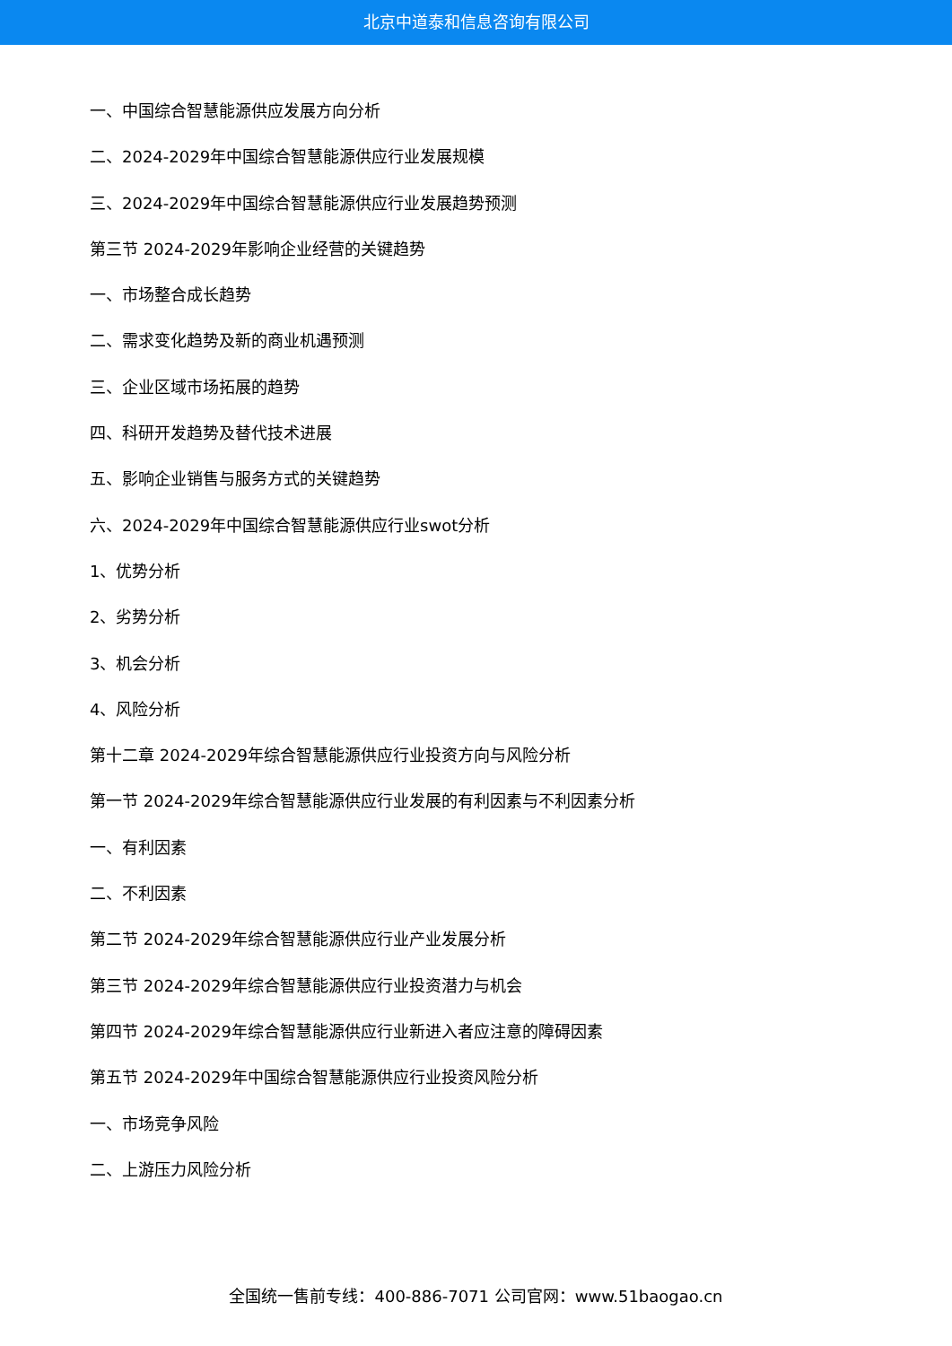北京中道泰和信息咨询有限公司
一、中国综合智慧能源供应发展方向分析
二、2024-2029年中国综合智慧能源供应行业发展规模
三、2024-2029年中国综合智慧能源供应行业发展趋势预测
第三节 2024-2029年影响企业经营的关键趋势
一、市场整合成长趋势
二、需求变化趋势及新的商业机遇预测
三、企业区域市场拓展的趋势
四、科研开发趋势及替代技术进展
五、影响企业销售与服务方式的关键趋势
六、2024-2029年中国综合智慧能源供应行业swot分析
1、优势分析
2、劣势分析
3、机会分析
4、风险分析
第十二章 2024-2029年综合智慧能源供应行业投资方向与风险分析
第一节 2024-2029年综合智慧能源供应行业发展的有利因素与不利因素分析
一、有利因素
二、不利因素
第二节 2024-2029年综合智慧能源供应行业产业发展分析
第三节 2024-2029年综合智慧能源供应行业投资潜力与机会
第四节 2024-2029年综合智慧能源供应行业新进入者应注意的障碍因素
第五节 2024-2029年中国综合智慧能源供应行业投资风险分析
一、市场竞争风险
二、上游压力风险分析
全国统一售前专线：400-886-7071 公司官网：www.51baogao.cn